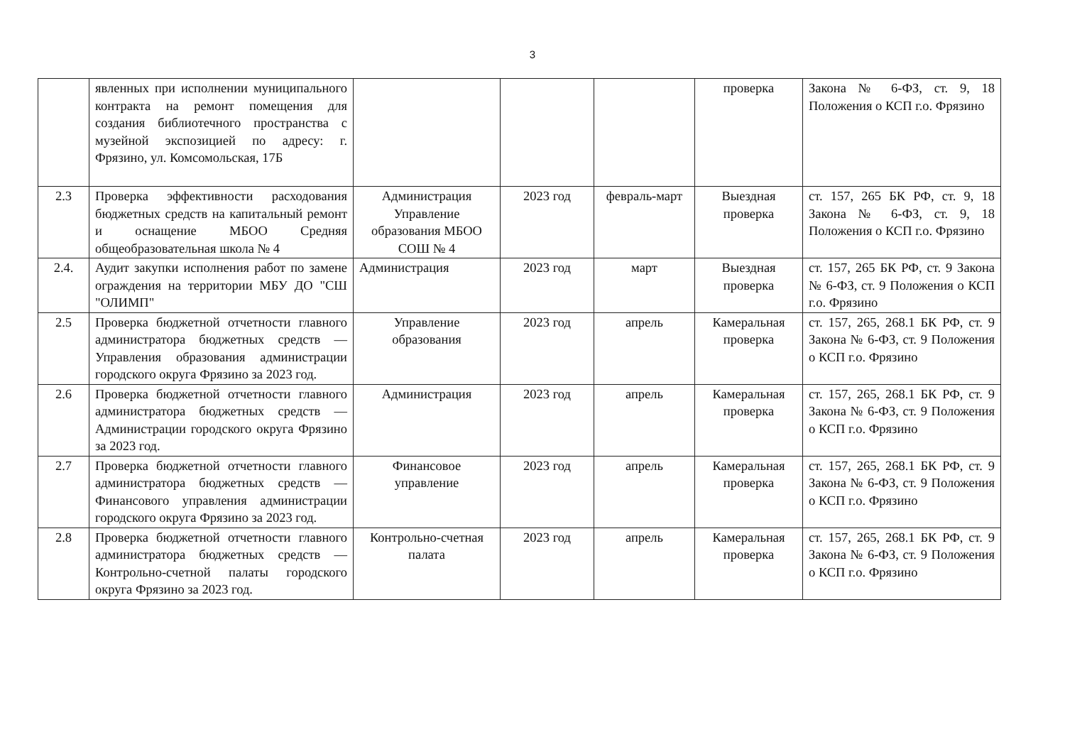3
| | явленных при исполнении муниципального контракта на ремонт помещения для создания библиотечного пространства с музейной экспозицией по адресу: г. Фрязино, ул. Комсомольская, 17Б | | | | проверка | Закона № 6-ФЗ, ст. 9, 18 Положения о КСП г.о. Фрязино |
| 2.3 | Проверка эффективности расходования бюджетных средств на капитальный ремонт и оснащение МБОО Средняя общеобразовательная школа № 4 | Администрация Управление образования МБОО СОШ № 4 | 2023 год | февраль-март | Выездная проверка | ст. 157, 265 БК РФ, ст. 9, 18 Закона № 6-ФЗ, ст. 9, 18 Положения о КСП г.о. Фрязино |
| 2.4. | Аудит закупки исполнения работ по замене ограждения на территории МБУ ДО "СШ "ОЛИМП" | Администрация | 2023 год | март | Выездная проверка | ст. 157, 265 БК РФ, ст. 9 Закона № 6-ФЗ, ст. 9 Положения о КСП г.о. Фрязино |
| 2.5 | Проверка бюджетной отчетности главного администратора бюджетных средств — Управления образования администрации городского округа Фрязино за 2023 год. | Управление образования | 2023 год | апрель | Камеральная проверка | ст. 157, 265, 268.1 БК РФ, ст. 9 Закона № 6-ФЗ, ст. 9 Положения о КСП г.о. Фрязино |
| 2.6 | Проверка бюджетной отчетности главного администратора бюджетных средств — Администрации городского округа Фрязино за 2023 год. | Администрация | 2023 год | апрель | Камеральная проверка | ст. 157, 265, 268.1 БК РФ, ст. 9 Закона № 6-ФЗ, ст. 9 Положения о КСП г.о. Фрязино |
| 2.7 | Проверка бюджетной отчетности главного администратора бюджетных средств — Финансового управления администрации городского округа Фрязино за 2023 год. | Финансовое управление | 2023 год | апрель | Камеральная проверка | ст. 157, 265, 268.1 БК РФ, ст. 9 Закона № 6-ФЗ, ст. 9 Положения о КСП г.о. Фрязино |
| 2.8 | Проверка бюджетной отчетности главного администратора бюджетных средств — Контрольно-счетной палаты городского округа Фрязино за 2023 год. | Контрольно-счетная палата | 2023 год | апрель | Камеральная проверка | ст. 157, 265, 268.1 БК РФ, ст. 9 Закона № 6-ФЗ, ст. 9 Положения о КСП г.о. Фрязино |